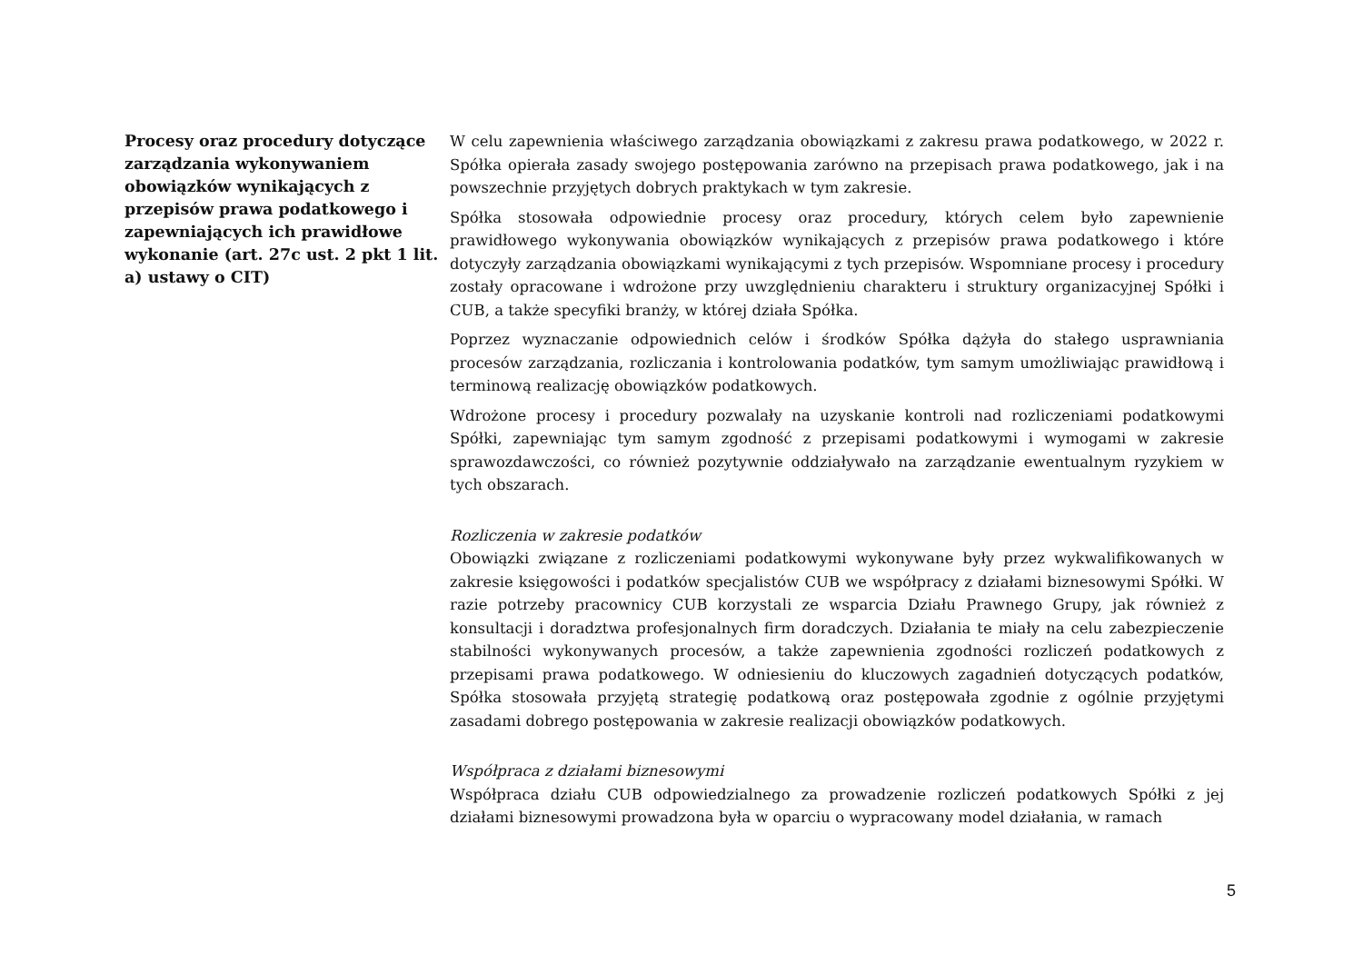Procesy oraz procedury dotyczące zarządzania wykonywaniem obowiązków wynikających z przepisów prawa podatkowego i zapewniających ich prawidłowe wykonanie (art. 27c ust. 2 pkt 1 lit. a) ustawy o CIT)
W celu zapewnienia właściwego zarządzania obowiązkami z zakresu prawa podatkowego, w 2022 r. Spółka opierała zasady swojego postępowania zarówno na przepisach prawa podatkowego, jak i na powszechnie przyjętych dobrych praktykach w tym zakresie.
Spółka stosowała odpowiednie procesy oraz procedury, których celem było zapewnienie prawidłowego wykonywania obowiązków wynikających z przepisów prawa podatkowego i które dotyczyły zarządzania obowiązkami wynikającymi z tych przepisów. Wspomniane procesy i procedury zostały opracowane i wdrożone przy uwzględnieniu charakteru i struktury organizacyjnej Spółki i CUB, a także specyfiki branży, w której działa Spółka.
Poprzez wyznaczanie odpowiednich celów i środków Spółka dążyła do stałego usprawniania procesów zarządzania, rozliczania i kontrolowania podatków, tym samym umożliwiając prawidłową i terminową realizację obowiązków podatkowych.
Wdrożone procesy i procedury pozwalały na uzyskanie kontroli nad rozliczeniami podatkowymi Spółki, zapewniając tym samym zgodność z przepisami podatkowymi i wymogami w zakresie sprawozdawczości, co również pozytywnie oddziaływało na zarządzanie ewentualnym ryzykiem w tych obszarach.
Rozliczenia w zakresie podatków
Obowiązki związane z rozliczeniami podatkowymi wykonywane były przez wykwalifikowanych w zakresie księgowości i podatków specjalistów CUB we współpracy z działami biznesowymi Spółki. W razie potrzeby pracownicy CUB korzystali ze wsparcia Działu Prawnego Grupy, jak również z konsultacji i doradztwa profesjonalnych firm doradczych. Działania te miały na celu zabezpieczenie stabilności wykonywanych procesów, a także zapewnienia zgodności rozliczeń podatkowych z przepisami prawa podatkowego. W odniesieniu do kluczowych zagadnień dotyczących podatków, Spółka stosowała przyjętą strategię podatkową oraz postępowała zgodnie z ogólnie przyjętymi zasadami dobrego postępowania w zakresie realizacji obowiązków podatkowych.
Współpraca z działami biznesowymi
Współpraca działu CUB odpowiedzialnego za prowadzenie rozliczeń podatkowych Spółki z jej działami biznesowymi prowadzona była w oparciu o wypracowany model działania, w ramach
5